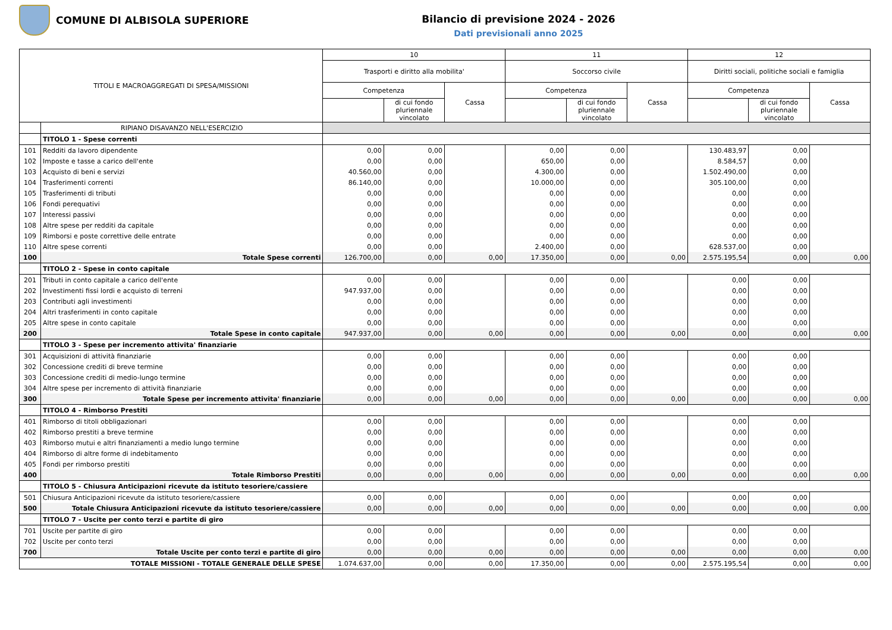COMUNE DI ALBISOLA SUPERIORE
Bilancio di previsione 2024 - 2026
Dati previsionali anno 2025
| TITOLI E MACROAGGREGATI DI SPESA/MISSIONI | | 10 | | | 11 | | | 12 | | |
| --- | --- | --- | --- | --- | --- | --- | --- | --- | --- | --- |
| | | Trasporti e diritto alla mobilita' | | | Soccorso civile | | | Diritti sociali, politiche sociali e famiglia | | |
| | | Competenza | | Cassa | Competenza | | Cassa | Competenza | | Cassa |
| | | | di cui fondo pluriennale vincolato | | | di cui fondo pluriennale vincolato | | | di cui fondo pluriennale vincolato | |
| | RIPIANO DISAVANZO NELL'ESERCIZIO | | | | | | | | | |
| | TITOLO 1 - Spese correnti | | | | | | | | | |
| 101 | Redditi da lavoro dipendente | 0,00 | 0,00 | | 0,00 | 0,00 | | 130.483,97 | 0,00 | |
| 102 | Imposte e tasse a carico dell'ente | 0,00 | 0,00 | | 650,00 | 0,00 | | 8.584,57 | 0,00 | |
| 103 | Acquisto di beni e servizi | 40.560,00 | 0,00 | | 4.300,00 | 0,00 | | 1.502.490,00 | 0,00 | |
| 104 | Trasferimenti correnti | 86.140,00 | 0,00 | | 10.000,00 | 0,00 | | 305.100,00 | 0,00 | |
| 105 | Trasferimenti di tributi | 0,00 | 0,00 | | 0,00 | 0,00 | | 0,00 | 0,00 | |
| 106 | Fondi perequativi | 0,00 | 0,00 | | 0,00 | 0,00 | | 0,00 | 0,00 | |
| 107 | Interessi passivi | 0,00 | 0,00 | | 0,00 | 0,00 | | 0,00 | 0,00 | |
| 108 | Altre spese per redditi da capitale | 0,00 | 0,00 | | 0,00 | 0,00 | | 0,00 | 0,00 | |
| 109 | Rimborsi e poste correttive delle entrate | 0,00 | 0,00 | | 0,00 | 0,00 | | 0,00 | 0,00 | |
| 110 | Altre spese correnti | 0,00 | 0,00 | | 2.400,00 | 0,00 | | 628.537,00 | 0,00 | |
| 100 | Totale Spese correnti | 126.700,00 | 0,00 | 0,00 | 17.350,00 | 0,00 | 0,00 | 2.575.195,54 | 0,00 | 0,00 |
| | TITOLO 2 - Spese in conto capitale | | | | | | | | | |
| 201 | Tributi in conto capitale a carico dell'ente | 0,00 | 0,00 | | 0,00 | 0,00 | | 0,00 | 0,00 | |
| 202 | Investimenti fissi lordi e acquisto di terreni | 947.937,00 | 0,00 | | 0,00 | 0,00 | | 0,00 | 0,00 | |
| 203 | Contributi agli investimenti | 0,00 | 0,00 | | 0,00 | 0,00 | | 0,00 | 0,00 | |
| 204 | Altri trasferimenti in conto capitale | 0,00 | 0,00 | | 0,00 | 0,00 | | 0,00 | 0,00 | |
| 205 | Altre spese in conto capitale | 0,00 | 0,00 | | 0,00 | 0,00 | | 0,00 | 0,00 | |
| 200 | Totale Spese in conto capitale | 947.937,00 | 0,00 | 0,00 | 0,00 | 0,00 | 0,00 | 0,00 | 0,00 | 0,00 |
| | TITOLO 3 - Spese per incremento attivita' finanziarie | | | | | | | | | |
| 301 | Acquisizioni di attività finanziarie | 0,00 | 0,00 | | 0,00 | 0,00 | | 0,00 | 0,00 | |
| 302 | Concessione crediti di breve termine | 0,00 | 0,00 | | 0,00 | 0,00 | | 0,00 | 0,00 | |
| 303 | Concessione crediti di medio-lungo termine | 0,00 | 0,00 | | 0,00 | 0,00 | | 0,00 | 0,00 | |
| 304 | Altre spese per incremento di attività finanziarie | 0,00 | 0,00 | | 0,00 | 0,00 | | 0,00 | 0,00 | |
| 300 | Totale Spese per incremento attivita' finanziarie | 0,00 | 0,00 | 0,00 | 0,00 | 0,00 | 0,00 | 0,00 | 0,00 | 0,00 |
| | TITOLO 4 - Rimborso Prestiti | | | | | | | | | |
| 401 | Rimborso di titoli obbligazionari | 0,00 | 0,00 | | 0,00 | 0,00 | | 0,00 | 0,00 | |
| 402 | Rimborso prestiti a breve termine | 0,00 | 0,00 | | 0,00 | 0,00 | | 0,00 | 0,00 | |
| 403 | Rimborso mutui e altri finanziamenti a medio lungo termine | 0,00 | 0,00 | | 0,00 | 0,00 | | 0,00 | 0,00 | |
| 404 | Rimborso di altre forme di indebitamento | 0,00 | 0,00 | | 0,00 | 0,00 | | 0,00 | 0,00 | |
| 405 | Fondi per rimborso prestiti | 0,00 | 0,00 | | 0,00 | 0,00 | | 0,00 | 0,00 | |
| 400 | Totale Rimborso Prestiti | 0,00 | 0,00 | 0,00 | 0,00 | 0,00 | 0,00 | 0,00 | 0,00 | 0,00 |
| | TITOLO 5 - Chiusura Anticipazioni ricevute da istituto tesoriere/cassiere | | | | | | | | | |
| 501 | Chiusura Anticipazioni ricevute da istituto tesoriere/cassiere | 0,00 | 0,00 | | 0,00 | 0,00 | | 0,00 | 0,00 | |
| 500 | Totale Chiusura Anticipazioni ricevute da istituto tesoriere/cassiere | 0,00 | 0,00 | 0,00 | 0,00 | 0,00 | 0,00 | 0,00 | 0,00 | 0,00 |
| | TITOLO 7 - Uscite per conto terzi e partite di giro | | | | | | | | | |
| 701 | Uscite per partite di giro | 0,00 | 0,00 | | 0,00 | 0,00 | | 0,00 | 0,00 | |
| 702 | Uscite per conto terzi | 0,00 | 0,00 | | 0,00 | 0,00 | | 0,00 | 0,00 | |
| 700 | Totale Uscite per conto terzi e partite di giro | 0,00 | 0,00 | 0,00 | 0,00 | 0,00 | 0,00 | 0,00 | 0,00 | 0,00 |
| TOTALE MISSIONI - TOTALE GENERALE DELLE SPESE | | 1.074.637,00 | 0,00 | 0,00 | 17.350,00 | 0,00 | 0,00 | 2.575.195,54 | 0,00 | 0,00 |